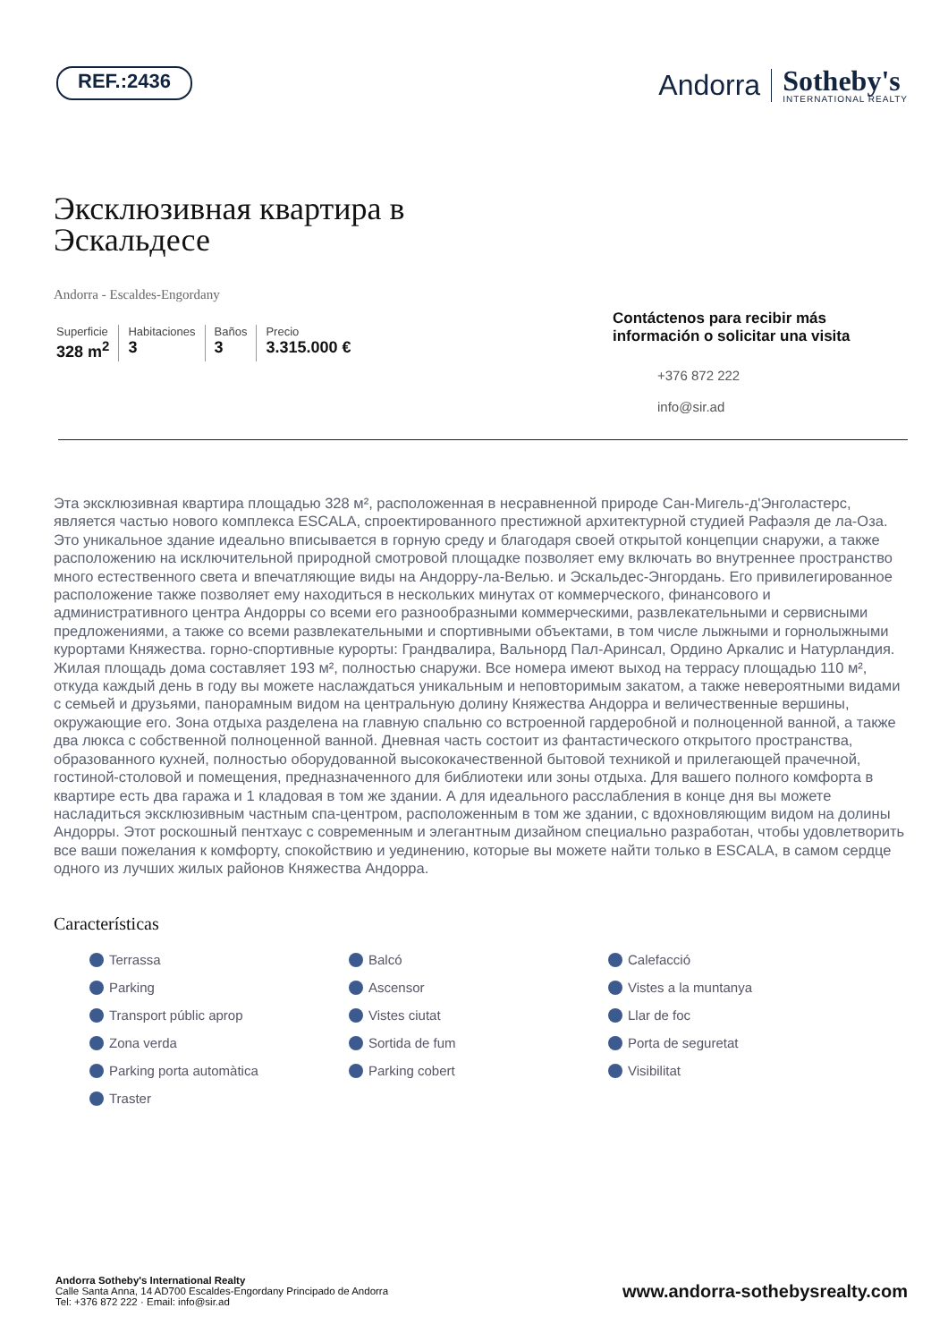REF.:2436
Andorra Sotheby's
INTERNATIONAL REALTY
Эксклюзивная квартира в
Эскальдесе
Andorra - Escaldes-Engordany
Superficie
328 m<sup>2</sup>
Habitaciones
3
Baños
3
Precio
3.315.000 €
Contáctenos para recibir más información o solicitar una visita
+376 872 222
info@sir.ad
Эта эксклюзивная квартира площадью 328 м², расположенная в несравненной природе Сан-Мигель-д'Энголастерс, является частью нового комплекса ESCALA, спроектированного престижной архитектурной студией Рафаэля де ла-Оза. Это уникальное здание идеально вписывается в горную среду и благодаря своей открытой концепции снаружи, а также расположению на исключительной природной смотровой площадке позволяет ему включать во внутреннее пространство много естественного света и впечатляющие виды на Андорру-ла-Велью. и Эскальдес-Энгордань. Его привилегированное расположение также позволяет ему находиться в нескольких минутах от коммерческого, финансового и административного центра Андорры со всеми его разнообразными коммерческими, развлекательными и сервисными предложениями, а также со всеми развлекательными и спортивными объектами, в том числе лыжными и горнолыжными курортами Княжества. горно-спортивные курорты: Грандвалира, Вальнорд Пал-Аринсал, Ордино Аркалис и Натурландия. Жилая площадь дома составляет 193 м², полностью снаружи. Все номера имеют выход на террасу площадью 110 м², откуда каждый день в году вы можете наслаждаться уникальным и неповторимым закатом, а также невероятными видами с семьей и друзьями, панорамным видом на центральную долину Княжества Андорра и величественные вершины, окружающие его. Зона отдыха разделена на главную спальню со встроенной гардеробной и полноценной ванной, а также два люкса с собственной полноценной ванной. Дневная часть состоит из фантастического открытого пространства, образованного кухней, полностью оборудованной высококачественной бытовой техникой и прилегающей прачечной, гостиной-столовой и помещения, предназначенного для библиотеки или зоны отдыха. Для вашего полного комфорта в квартире есть два гаража и 1 кладовая в том же здании. А для идеального расслабления в конце дня вы можете насладиться эксклюзивным частным спа-центром, расположенным в том же здании, с вдохновляющим видом на долины Андорры. Этот роскошный пентхаус с современным и элегантным дизайном специально разработан, чтобы удовлетворить все ваши пожелания к комфорту, спокойствию и уединению, которые вы можете найти только в ESCALA, в самом сердце одного из лучших жилых районов Княжества Андорра.
Características
Terrassa Balcó Calefacció Parking Ascensor Vistes a la muntanya Transport públic aprop Vistes ciutat Llar de foc Zona verda Sortida de fum Porta de seguretat Parking porta automàtica Parking cobert Visibilitat Traster
Andorra Sotheby's International Realty
Calle Santa Anna, 14 AD700 Escaldes-Engordany Principado de Andorra
Tel: +376 872 222 · Email: info@sir.ad
www.andorra-sothebysrealty.com